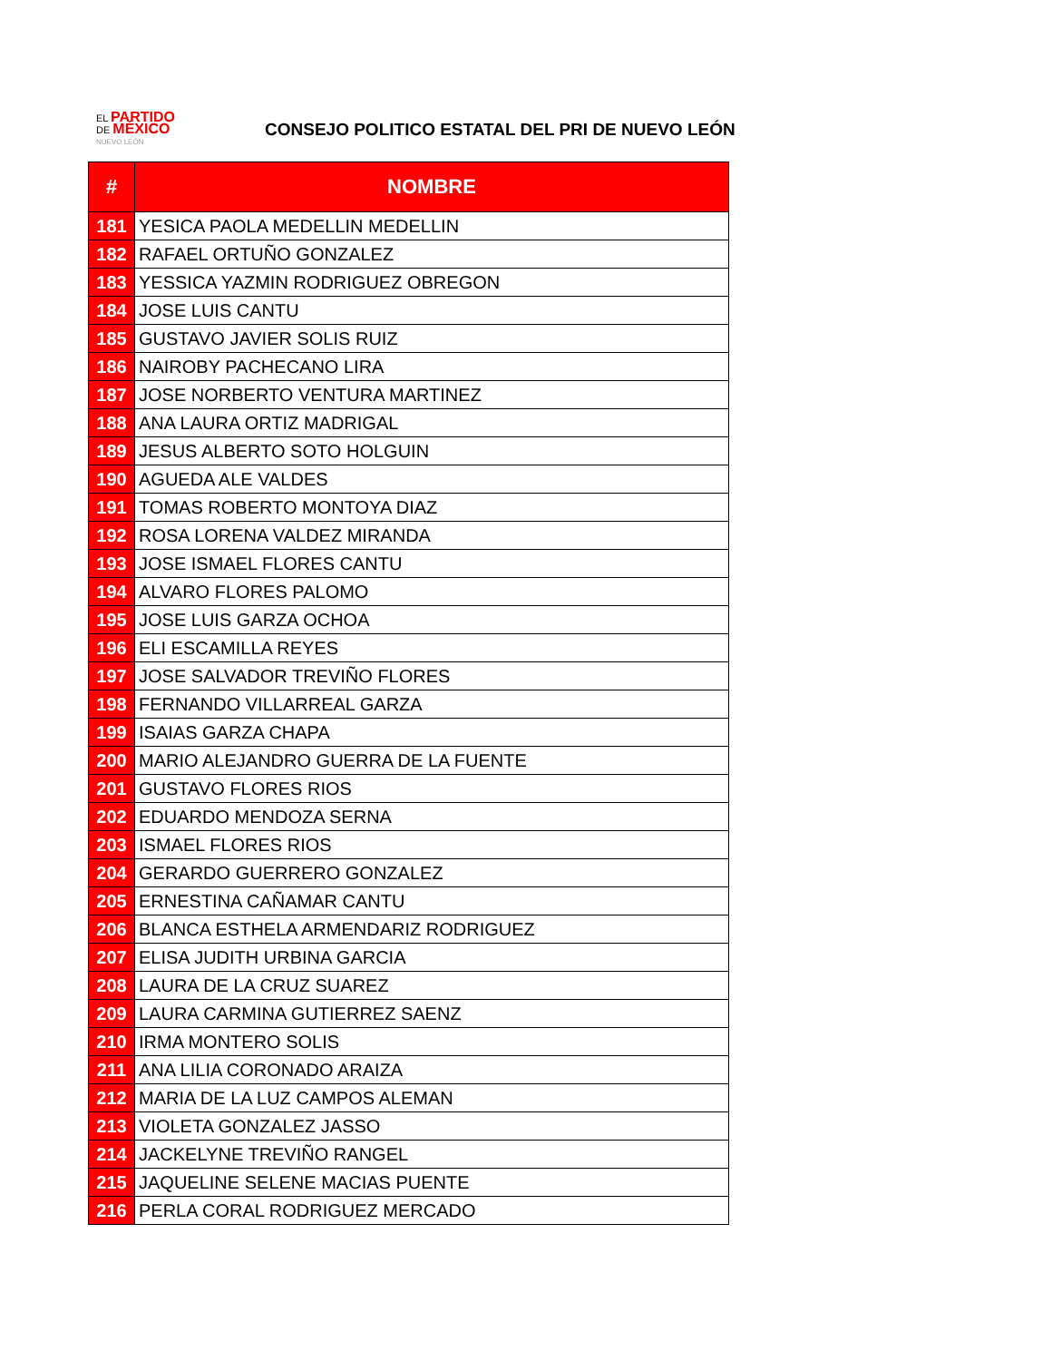EL PARTIDO
DE MÉXICO
NUEVO LEÓN
CONSEJO POLITICO ESTATAL DEL PRI DE NUEVO LEÓN
| # | NOMBRE |
| --- | --- |
| 181 | YESICA PAOLA MEDELLIN MEDELLIN |
| 182 | RAFAEL ORTUÑO GONZALEZ |
| 183 | YESSICA YAZMIN RODRIGUEZ OBREGON |
| 184 | JOSE LUIS CANTU |
| 185 | GUSTAVO JAVIER SOLIS RUIZ |
| 186 | NAIROBY PACHECANO LIRA |
| 187 | JOSE NORBERTO VENTURA MARTINEZ |
| 188 | ANA LAURA ORTIZ MADRIGAL |
| 189 | JESUS ALBERTO SOTO HOLGUIN |
| 190 | AGUEDA ALE VALDES |
| 191 | TOMAS ROBERTO MONTOYA DIAZ |
| 192 | ROSA LORENA VALDEZ MIRANDA |
| 193 | JOSE ISMAEL FLORES CANTU |
| 194 | ALVARO FLORES PALOMO |
| 195 | JOSE LUIS GARZA OCHOA |
| 196 | ELI ESCAMILLA REYES |
| 197 | JOSE SALVADOR TREVIÑO FLORES |
| 198 | FERNANDO VILLARREAL GARZA |
| 199 | ISAIAS GARZA CHAPA |
| 200 | MARIO ALEJANDRO GUERRA DE LA FUENTE |
| 201 | GUSTAVO FLORES RIOS |
| 202 | EDUARDO MENDOZA SERNA |
| 203 | ISMAEL FLORES RIOS |
| 204 | GERARDO GUERRERO GONZALEZ |
| 205 | ERNESTINA CAÑAMAR CANTU |
| 206 | BLANCA ESTHELA ARMENDARIZ RODRIGUEZ |
| 207 | ELISA JUDITH URBINA GARCIA |
| 208 | LAURA DE LA CRUZ SUAREZ |
| 209 | LAURA CARMINA GUTIERREZ SAENZ |
| 210 | IRMA MONTERO SOLIS |
| 211 | ANA LILIA CORONADO ARAIZA |
| 212 | MARIA DE LA LUZ CAMPOS ALEMAN |
| 213 | VIOLETA GONZALEZ JASSO |
| 214 | JACKELYNE TREVIÑO RANGEL |
| 215 | JAQUELINE SELENE MACIAS PUENTE |
| 216 | PERLA CORAL RODRIGUEZ MERCADO |